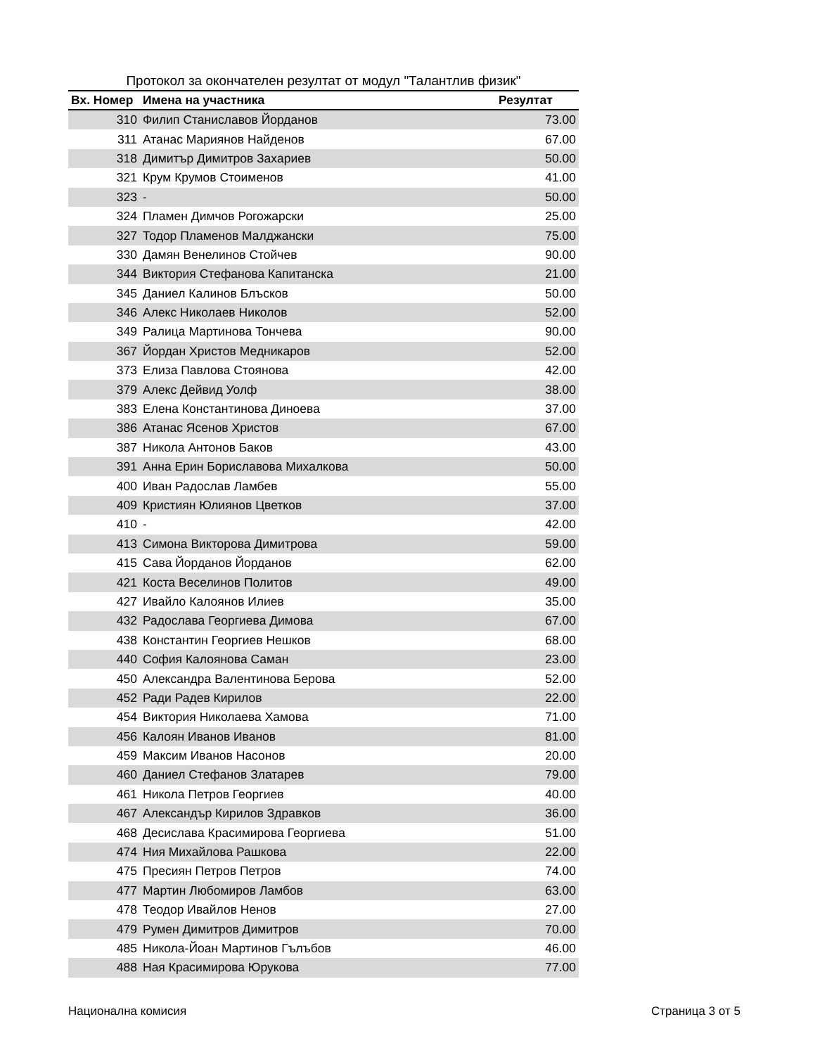Протокол за окончателен резултат от модул "Талантлив физик"
| Вх. Номер | Имена на участника | Резултат |
| --- | --- | --- |
| 310 | Филип Станиславов Йорданов | 73.00 |
| 311 | Атанас Мариянов Найденов | 67.00 |
| 318 | Димитър Димитров Захариев | 50.00 |
| 321 | Крум Крумов Стоименов | 41.00 |
| 323 | - | 50.00 |
| 324 | Пламен Димчов Рогожарски | 25.00 |
| 327 | Тодор Пламенов Малджански | 75.00 |
| 330 | Дамян Венелинов Стойчев | 90.00 |
| 344 | Виктория Стефанова Капитанска | 21.00 |
| 345 | Даниел Калинов Блъсков | 50.00 |
| 346 | Алекс Николаев Николов | 52.00 |
| 349 | Ралица Мартинова Тончева | 90.00 |
| 367 | Йордан Христов Медникаров | 52.00 |
| 373 | Елиза Павлова Стоянова | 42.00 |
| 379 | Алекс Дейвид Уолф | 38.00 |
| 383 | Елена Константинова Диноева | 37.00 |
| 386 | Атанас Ясенов Христов | 67.00 |
| 387 | Никола Антонов Баков | 43.00 |
| 391 | Анна Ерин Бориславова Михалкова | 50.00 |
| 400 | Иван Радослав Ламбев | 55.00 |
| 409 | Кристиян Юлиянов Цветков | 37.00 |
| 410 | - | 42.00 |
| 413 | Симона Викторова Димитрова | 59.00 |
| 415 | Сава Йорданов Йорданов | 62.00 |
| 421 | Коста Веселинов Политов | 49.00 |
| 427 | Ивайло Калоянов Илиев | 35.00 |
| 432 | Радослава Георгиева Димова | 67.00 |
| 438 | Константин Георгиев Нешков | 68.00 |
| 440 | София Калоянова Саман | 23.00 |
| 450 | Александра Валентинова Берова | 52.00 |
| 452 | Ради Радев Кирилов | 22.00 |
| 454 | Виктория Николаева Хамова | 71.00 |
| 456 | Калоян Иванов Иванов | 81.00 |
| 459 | Максим Иванов Насонов | 20.00 |
| 460 | Даниел Стефанов Златарев | 79.00 |
| 461 | Никола Петров Георгиев | 40.00 |
| 467 | Александър Кирилов Здравков | 36.00 |
| 468 | Десислава Красимирова Георгиева | 51.00 |
| 474 | Ния Михайлова Рашкова | 22.00 |
| 475 | Пресиян Петров Петров | 74.00 |
| 477 | Мартин Любомиров Ламбов | 63.00 |
| 478 | Теодор Ивайлов Ненов | 27.00 |
| 479 | Румен Димитров Димитров | 70.00 |
| 485 | Никола-Йоан Мартинов Гълъбов | 46.00 |
| 488 | Ная Красимирова Юрукова | 77.00 |
Национална комисия Страница 3 от 5